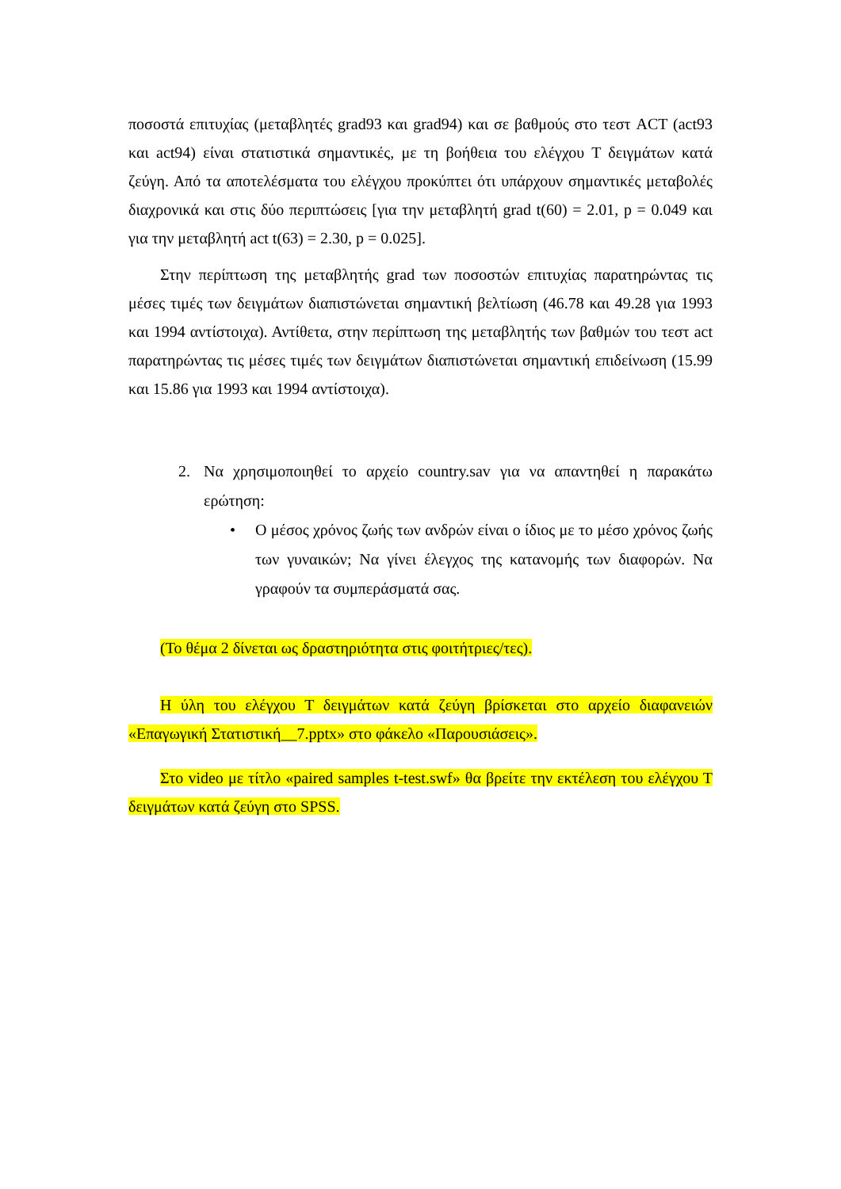ποσοστά επιτυχίας (μεταβλητές grad93 και grad94) και σε βαθμούς στο τεστ ACT (act93 και act94) είναι στατιστικά σημαντικές, με τη βοήθεια του ελέγχου Τ δειγμάτων κατά ζεύγη. Από τα αποτελέσματα του ελέγχου προκύπτει ότι υπάρχουν σημαντικές μεταβολές διαχρονικά και στις δύο περιπτώσεις [για την μεταβλητή grad t(60) = 2.01, p = 0.049 και για την μεταβλητή act t(63) = 2.30, p = 0.025].
Στην περίπτωση της μεταβλητής grad των ποσοστών επιτυχίας παρατηρώντας τις μέσες τιμές των δειγμάτων διαπιστώνεται σημαντική βελτίωση (46.78 και 49.28 για 1993 και 1994 αντίστοιχα). Αντίθετα, στην περίπτωση της μεταβλητής των βαθμών του τεστ act παρατηρώντας τις μέσες τιμές των δειγμάτων διαπιστώνεται σημαντική επιδείνωση (15.99 και 15.86 για 1993 και 1994 αντίστοιχα).
2. Να χρησιμοποιηθεί το αρχείο country.sav για να απαντηθεί η παρακάτω ερώτηση:
• Ο μέσος χρόνος ζωής των ανδρών είναι ο ίδιος με το μέσο χρόνος ζωής των γυναικών; Να γίνει έλεγχος της κατανομής των διαφορών. Να γραφούν τα συμπεράσματά σας.
(Το θέμα 2 δίνεται ως δραστηριότητα στις φοιτήτριες/τες).
Η ύλη του ελέγχου Τ δειγμάτων κατά ζεύγη βρίσκεται στο αρχείο διαφανειών «Επαγωγική Στατιστική__7.pptx» στο φάκελο «Παρουσιάσεις».
Στο video με τίτλο «paired samples t-test.swf» θα βρείτε την εκτέλεση του ελέγχου Τ δειγμάτων κατά ζεύγη στο SPSS.